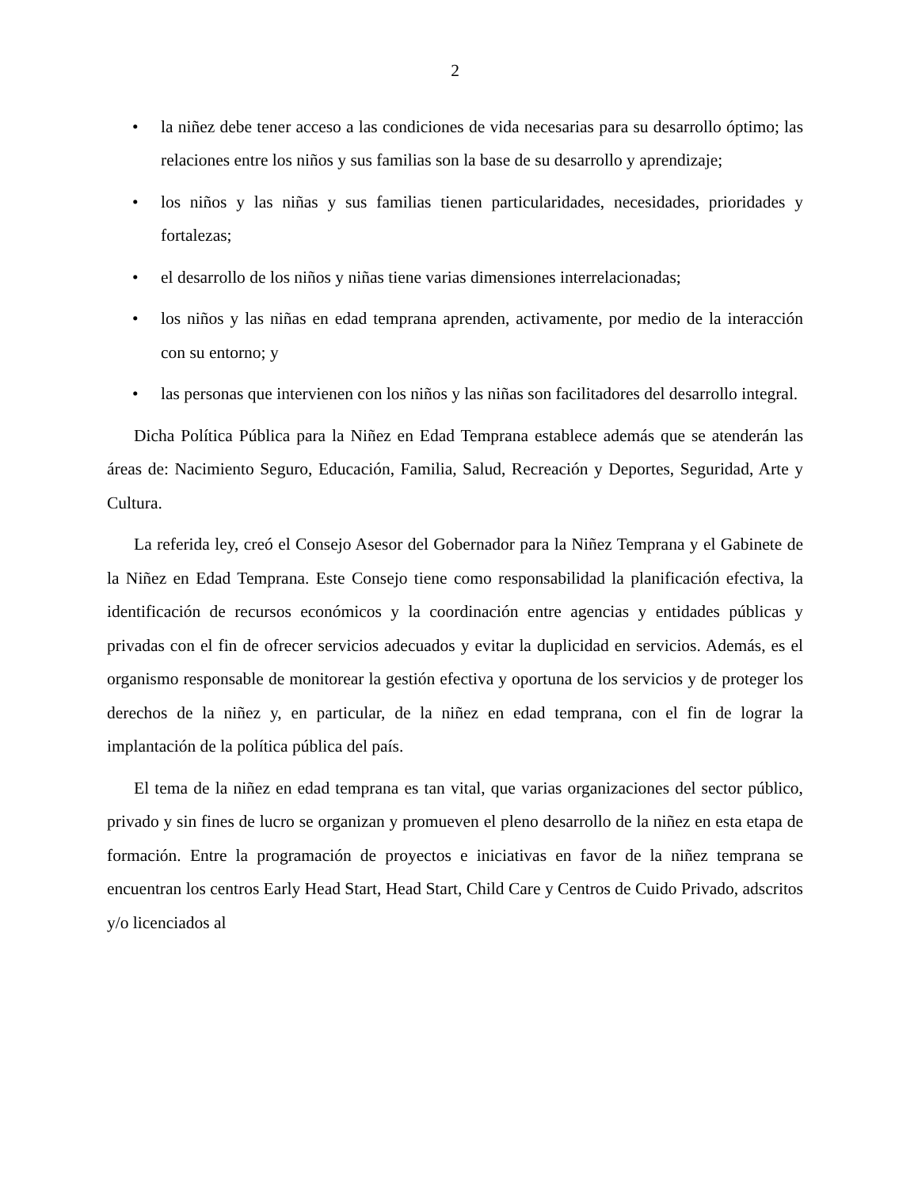2
• la niñez debe tener acceso a las condiciones de vida necesarias para su desarrollo óptimo; las relaciones entre los niños y sus familias son la base de su desarrollo y aprendizaje;
• los niños y las niñas y sus familias tienen particularidades, necesidades, prioridades y fortalezas;
• el desarrollo de los niños y niñas tiene varias dimensiones interrelacionadas;
• los niños y las niñas en edad temprana aprenden, activamente, por medio de la interacción con su entorno; y
• las personas que intervienen con los niños y las niñas son facilitadores del desarrollo integral.
Dicha Política Pública para la Niñez en Edad Temprana establece además que se atenderán las áreas de: Nacimiento Seguro, Educación, Familia, Salud, Recreación y Deportes, Seguridad, Arte y Cultura.
La referida ley, creó el Consejo Asesor del Gobernador para la Niñez Temprana y el Gabinete de la Niñez en Edad Temprana. Este Consejo tiene como responsabilidad la planificación efectiva, la identificación de recursos económicos y la coordinación entre agencias y entidades públicas y privadas con el fin de ofrecer servicios adecuados y evitar la duplicidad en servicios. Además, es el organismo responsable de monitorear la gestión efectiva y oportuna de los servicios y de proteger los derechos de la niñez y, en particular, de la niñez en edad temprana, con el fin de lograr la implantación de la política pública del país.
El tema de la niñez en edad temprana es tan vital, que varias organizaciones del sector público, privado y sin fines de lucro se organizan y promueven el pleno desarrollo de la niñez en esta etapa de formación. Entre la programación de proyectos e iniciativas en favor de la niñez temprana se encuentran los centros Early Head Start, Head Start, Child Care y Centros de Cuido Privado, adscritos y/o licenciados al